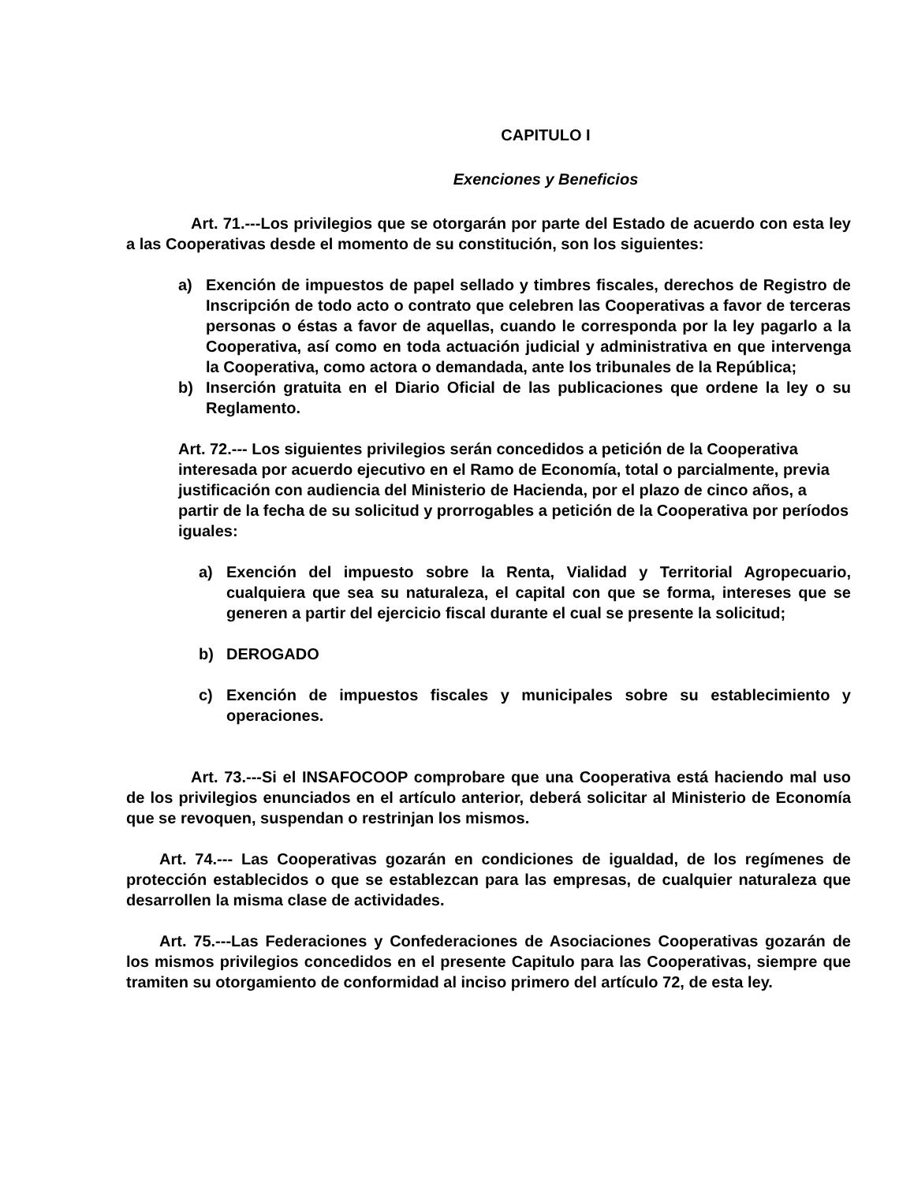CAPITULO I
Exenciones y Beneficios
Art. 71.---Los privilegios que se otorgarán por parte del Estado de acuerdo con esta ley a las Cooperativas desde el momento de su constitución, son los siguientes:
a) Exención de impuestos de papel sellado y timbres fiscales, derechos de Registro de Inscripción de todo acto o contrato que celebren las Cooperativas a favor de terceras personas o éstas a favor de aquellas, cuando le corresponda por la ley pagarlo a la Cooperativa, así como en toda actuación judicial y administrativa en que intervenga la Cooperativa, como actora o demandada, ante los tribunales de la República;
b) Inserción gratuita en el Diario Oficial de las publicaciones que ordene la ley o su Reglamento.
Art. 72.--- Los siguientes privilegios serán concedidos a petición de la Cooperativa interesada por acuerdo ejecutivo en el Ramo de Economía, total o parcialmente, previa justificación con audiencia del Ministerio de Hacienda, por el plazo de cinco años, a partir de la fecha de su solicitud y prorrogables a petición de la Cooperativa por períodos iguales:
a) Exención del impuesto sobre la Renta, Vialidad y Territorial Agropecuario, cualquiera que sea su naturaleza, el capital con que se forma, intereses que se generen a partir del ejercicio fiscal durante el cual se presente la solicitud;
b) DEROGADO
c) Exención de impuestos fiscales y municipales sobre su establecimiento y operaciones.
Art. 73.---Si el INSAFOCOOP comprobare que una Cooperativa está haciendo mal uso de los privilegios enunciados en el artículo anterior, deberá solicitar al Ministerio de Economía que se revoquen, suspendan o restrinjan los mismos.
Art. 74.--- Las Cooperativas gozarán en condiciones de igualdad, de los regímenes de protección establecidos o que se establezcan para las empresas, de cualquier naturaleza que desarrollen la misma clase de actividades.
Art. 75.---Las Federaciones y Confederaciones de Asociaciones Cooperativas gozarán de los mismos privilegios concedidos en el presente Capitulo para las Cooperativas, siempre que tramiten su otorgamiento de conformidad al inciso primero del artículo 72, de esta ley.